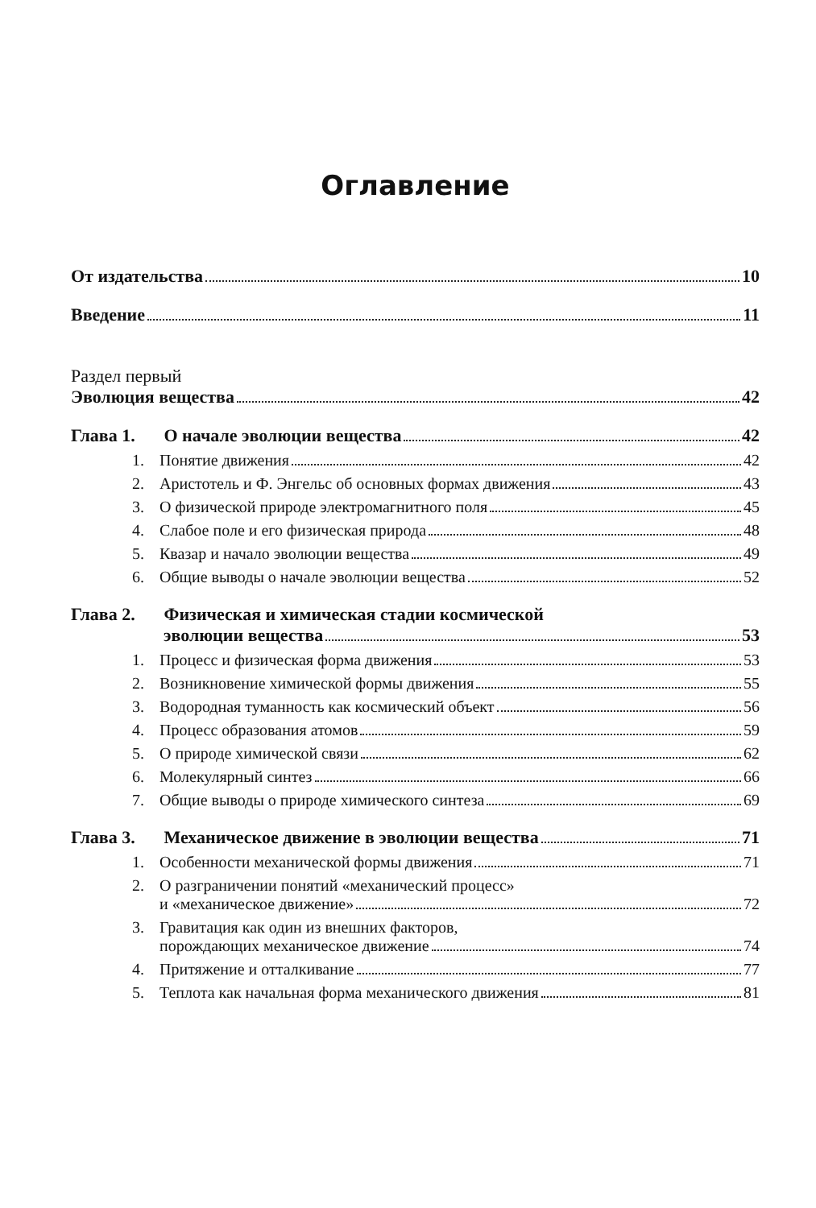Оглавление
От издательства 10
Введение 11
Раздел первый
Эволюция вещества 42
Глава 1. О начале эволюции вещества 42
1. Понятие движения 42
2. Аристотель и Ф. Энгельс об основных формах движения 43
3. О физической природе электромагнитного поля 45
4. Слабое поле и его физическая природа 48
5. Квазар и начало эволюции вещества 49
6. Общие выводы о начале эволюции вещества 52
Глава 2. Физическая и химическая стадии космической
эволюции вещества 53
1. Процесс и физическая форма движения 53
2. Возникновение химической формы движения 55
3. Водородная туманность как космический объект 56
4. Процесс образования атомов 59
5. О природе химической связи 62
6. Молекулярный синтез 66
7. Общие выводы о природе химического синтеза 69
Глава 3. Механическое движение в эволюции вещества 71
1. Особенности механической формы движения 71
2. О разграничении понятий «механический процесс»
и «механическое движение» 72
3. Гравитация как один из внешних факторов,
порождающих механическое движение 74
4. Притяжение и отталкивание 77
5. Теплота как начальная форма механического движения 81